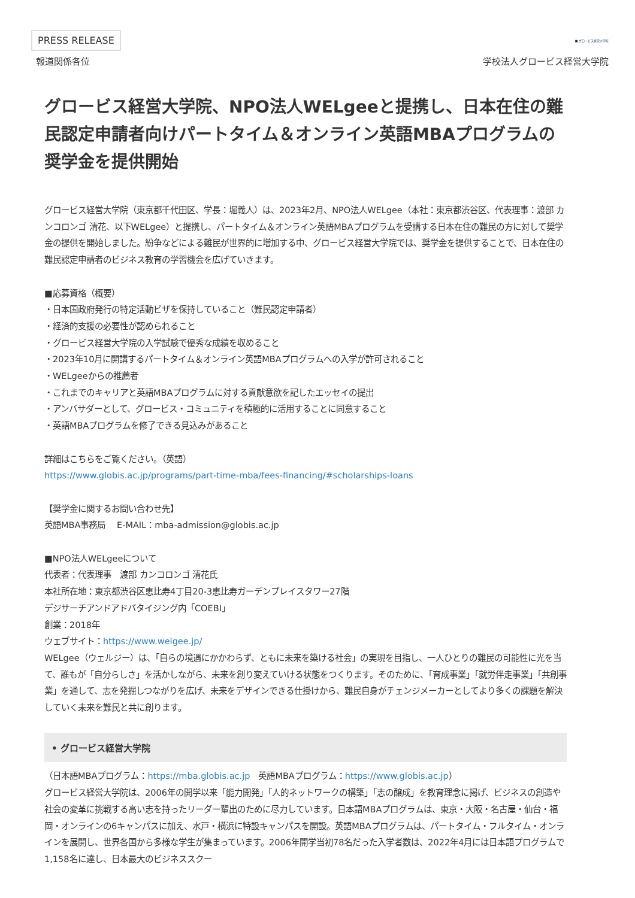PRESS RELEASE ■ グロービス経営大学院
報道関係各位 学校法人グロービス経営大学院
グロービス経営大学院、NPO法人WELgeeと提携し、日本在住の難民認定申請者向けパートタイム＆オンライン英語MBAプログラムの奨学金を提供開始
グロービス経営大学院（東京都千代田区、学長：堀義人）は、2023年2月、NPO法人WELgee（本社：東京都渋谷区、代表理事：渡部 カンコロンゴ 清花、以下WELgee）と提携し、パートタイム＆オンライン英語MBAプログラムを受講する日本在住の難民の方に対して奨学金の提供を開始しました。紛争などによる難民が世界的に増加する中、グロービス経営大学院では、奨学金を提供することで、日本在住の難民認定申請者のビジネス教育の学習機会を広げていきます。
■応募資格（概要）
・日本国政府発行の特定活動ビザを保持していること（難民認定申請者）
・経済的支援の必要性が認められること
・グロービス経営大学院の入学試験で優秀な成績を収めること
・2023年10月に開講するパートタイム＆オンライン英語MBAプログラムへの入学が許可されること
・WELgeeからの推薦者
・これまでのキャリアと英語MBAプログラムに対する貢献意欲を記したエッセイの提出
・アンバサダーとして、グロービス・コミュニティを積極的に活用することに同意すること
・英語MBAプログラムを修了できる見込みがあること
詳細はこちらをご覧ください。（英語）
https://www.globis.ac.jp/programs/part-time-mba/fees-financing/#scholarships-loans
【奨学金に関するお問い合わせ先】
英語MBA事務局　 E-MAIL：mba-admission@globis.ac.jp
■NPO法人WELgeeについて
代表者：代表理事　渡部 カンコロンゴ 清花氏
本社所在地：東京都渋谷区恵比寿4丁目20-3恵比寿ガーデンプレイスタワー27階
デジサーチアンドアドバタイジング内「COEBI」
創業：2018年
ウェブサイト：https://www.welgee.jp/
WELgee（ウェルジー）は、「自らの境遇にかかわらず、ともに未来を築ける社会」の実現を目指し、一人ひとりの難民の可能性に光を当て、誰もが「自分らしさ」を活かしながら、未来を創り変えていける状態をつくります。そのために、「育成事業」「就労伴走事業」「共創事業」を通して、志を発掘しつながりを広げ、未来をデザインできる仕掛けから、難民自身がチェンジメーカーとしてより多くの課題を解決していく未来を難民と共に創ります。
• グロービス経営大学院
（日本語MBAプログラム：https://mba.globis.ac.jp　英語MBAプログラム：https://www.globis.ac.jp）
グロービス経営大学院は、2006年の開学以来「能力開発」「人的ネットワークの構築」「志の醸成」を教育理念に掲げ、ビジネスの創造や社会の変革に挑戦する高い志を持ったリーダー輩出のために尽力しています。日本語MBAプログラムは、東京・大阪・名古屋・仙台・福岡・オンラインの6キャンパスに加え、水戸・横浜に特設キャンパスを開設。英語MBAプログラムは、パートタイム・フルタイム・オンラインを展開し、世界各国から多様な学生が集まっています。2006年開学当初78名だった入学者数は、2022年4月には日本語プログラムで1,158名に達し、日本最大のビジネススクー